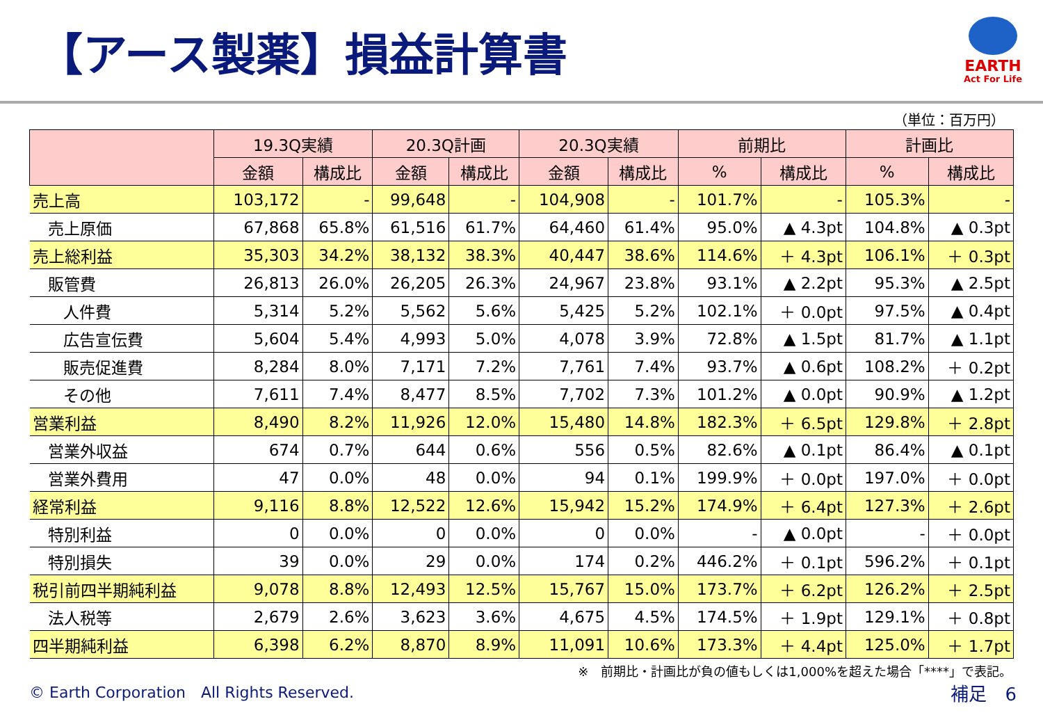【アース製薬】損益計算書
EARTH
Act For Life
（単位：百万円）
| | 19.3Q実績 | | 20.3Q計画 | | 20.3Q実績 | | 前期比 | | 計画比 | |
| --- | --- | --- | --- | --- | --- | --- | --- | --- | --- | --- |
| | 金額 | 構成比 | 金額 | 構成比 | 金額 | 構成比 | % | 構成比 | % | 構成比 |
| 売上高 | 103,172 | - | 99,648 | - | 104,908 | - | 101.7% | - | 105.3% | - |
| 売上原価 | 67,868 | 65.8% | 61,516 | 61.7% | 64,460 | 61.4% | 95.0% | ▲ 4.3pt | 104.8% | ▲ 0.3pt |
| 売上総利益 | 35,303 | 34.2% | 38,132 | 38.3% | 40,447 | 38.6% | 114.6% | ＋ 4.3pt | 106.1% | ＋ 0.3pt |
| 販管費 | 26,813 | 26.0% | 26,205 | 26.3% | 24,967 | 23.8% | 93.1% | ▲ 2.2pt | 95.3% | ▲ 2.5pt |
| 人件費 | 5,314 | 5.2% | 5,562 | 5.6% | 5,425 | 5.2% | 102.1% | ＋ 0.0pt | 97.5% | ▲ 0.4pt |
| 広告宣伝費 | 5,604 | 5.4% | 4,993 | 5.0% | 4,078 | 3.9% | 72.8% | ▲ 1.5pt | 81.7% | ▲ 1.1pt |
| 販売促進費 | 8,284 | 8.0% | 7,171 | 7.2% | 7,761 | 7.4% | 93.7% | ▲ 0.6pt | 108.2% | ＋ 0.2pt |
| その他 | 7,611 | 7.4% | 8,477 | 8.5% | 7,702 | 7.3% | 101.2% | ▲ 0.0pt | 90.9% | ▲ 1.2pt |
| 営業利益 | 8,490 | 8.2% | 11,926 | 12.0% | 15,480 | 14.8% | 182.3% | ＋ 6.5pt | 129.8% | ＋ 2.8pt |
| 営業外収益 | 674 | 0.7% | 644 | 0.6% | 556 | 0.5% | 82.6% | ▲ 0.1pt | 86.4% | ▲ 0.1pt |
| 営業外費用 | 47 | 0.0% | 48 | 0.0% | 94 | 0.1% | 199.9% | ＋ 0.0pt | 197.0% | ＋ 0.0pt |
| 経常利益 | 9,116 | 8.8% | 12,522 | 12.6% | 15,942 | 15.2% | 174.9% | ＋ 6.4pt | 127.3% | ＋ 2.6pt |
| 特別利益 | 0 | 0.0% | 0 | 0.0% | 0 | 0.0% | - | ▲ 0.0pt | - | ＋ 0.0pt |
| 特別損失 | 39 | 0.0% | 29 | 0.0% | 174 | 0.2% | 446.2% | ＋ 0.1pt | 596.2% | ＋ 0.1pt |
| 税引前四半期純利益 | 9,078 | 8.8% | 12,493 | 12.5% | 15,767 | 15.0% | 173.7% | ＋ 6.2pt | 126.2% | ＋ 2.5pt |
| 法人税等 | 2,679 | 2.6% | 3,623 | 3.6% | 4,675 | 4.5% | 174.5% | ＋ 1.9pt | 129.1% | ＋ 0.8pt |
| 四半期純利益 | 6,398 | 6.2% | 8,870 | 8.9% | 11,091 | 10.6% | 173.3% | ＋ 4.4pt | 125.0% | ＋ 1.7pt |
※　前期比・計画比が負の値もしくは1,000%を超えた場合「****」で表記。
© Earth Corporation　All Rights Reserved. 補足　6